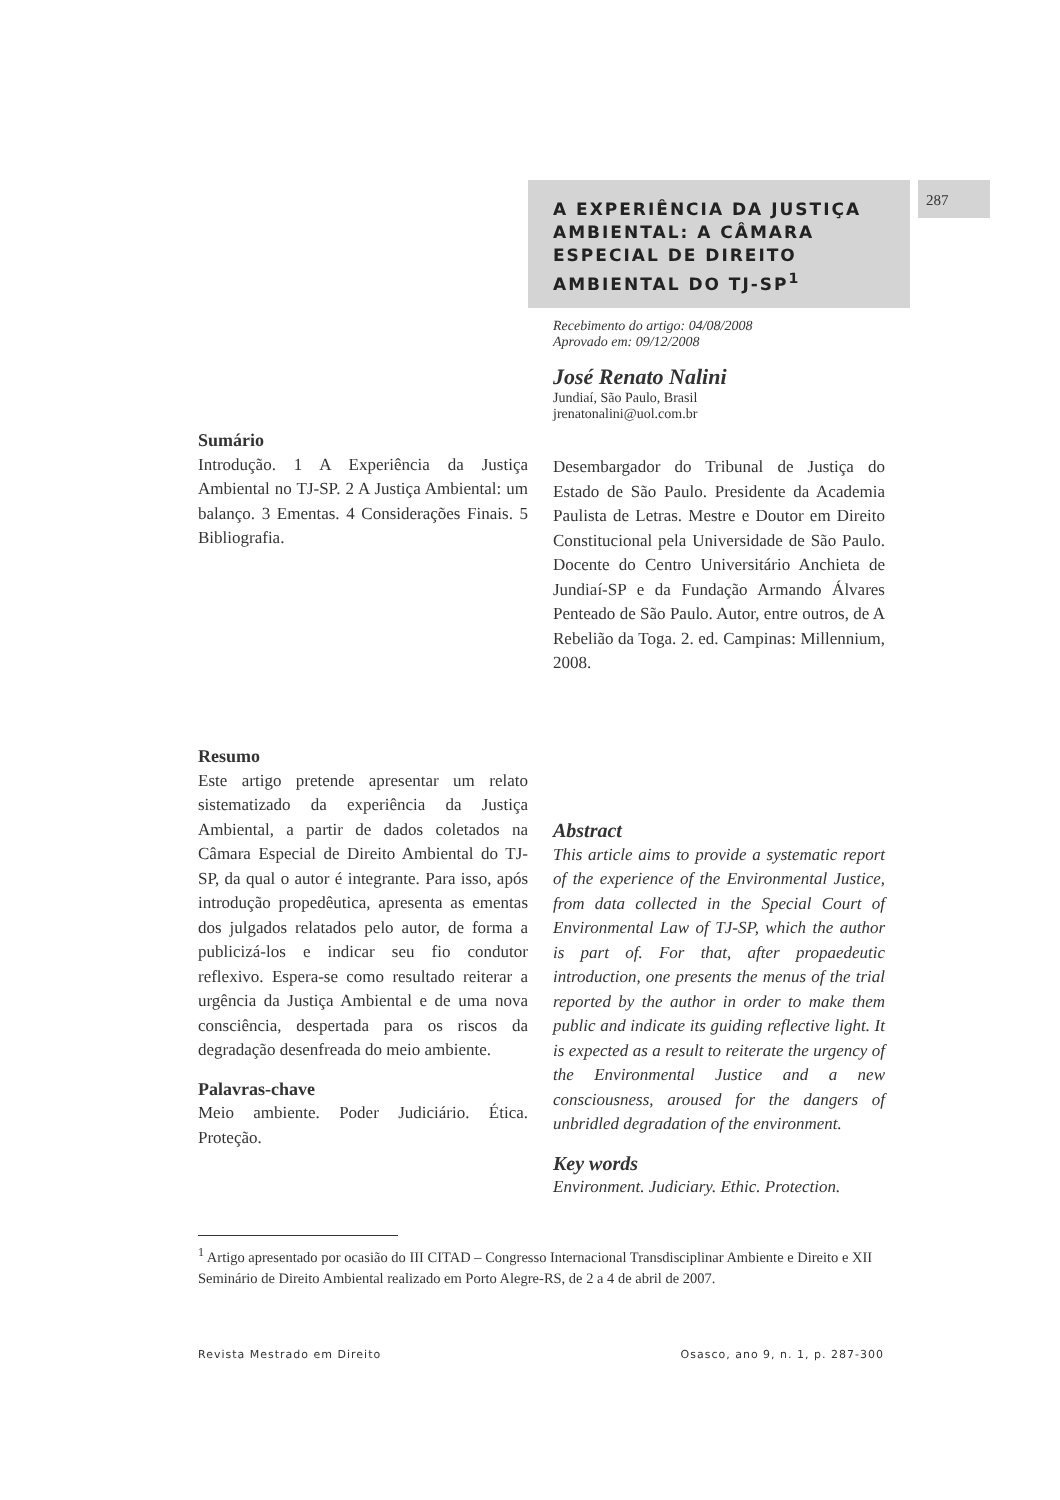287
A EXPERIÊNCIA DA JUSTIÇA AMBIENTAL: A CÂMARA ESPECIAL DE DIREITO AMBIENTAL DO TJ-SP<sup>1</sup>
Recebimento do artigo: 04/08/2008
Aprovado em: 09/12/2008
José Renato Nalini
Jundiaí, São Paulo, Brasil
jrenatonalini@uol.com.br
Sumário
Introdução. 1 A Experiência da Justiça Ambiental no TJ-SP. 2 A Justiça Ambiental: um balanço. 3 Ementas. 4 Considerações Finais. 5 Bibliografia.
Desembargador do Tribunal de Justiça do Estado de São Paulo. Presidente da Academia Paulista de Letras. Mestre e Doutor em Direito Constitucional pela Universidade de São Paulo. Docente do Centro Universitário Anchieta de Jundiaí-SP e da Fundação Armando Álvares Penteado de São Paulo. Autor, entre outros, de A Rebelião da Toga. 2. ed. Campinas: Millennium, 2008.
Resumo
Este artigo pretende apresentar um relato sistematizado da experiência da Justiça Ambiental, a partir de dados coletados na Câmara Especial de Direito Ambiental do TJ-SP, da qual o autor é integrante. Para isso, após introdução propedêutica, apresenta as ementas dos julgados relatados pelo autor, de forma a publicizá-los e indicar seu fio condutor reflexivo. Espera-se como resultado reiterar a urgência da Justiça Ambiental e de uma nova consciência, despertada para os riscos da degradação desenfreada do meio ambiente.
Palavras-chave
Meio ambiente. Poder Judiciário. Ética. Proteção.
Abstract
This article aims to provide a systematic report of the experience of the Environmental Justice, from data collected in the Special Court of Environmental Law of TJ-SP, which the author is part of. For that, after propaedeutic introduction, one presents the menus of the trial reported by the author in order to make them public and indicate its guiding reflective light. It is expected as a result to reiterate the urgency of the Environmental Justice and a new consciousness, aroused for the dangers of unbridled degradation of the environment.
Key words
Environment. Judiciary. Ethic. Protection.
<sup>1</sup> Artigo apresentado por ocasião do III CITAD – Congresso Internacional Transdisciplinar Ambiente e Direito e XII Seminário de Direito Ambiental realizado em Porto Alegre-RS, de 2 a 4 de abril de 2007.
Revista Mestrado em Direito Osasco, ano 9, n. 1, p. 287-300